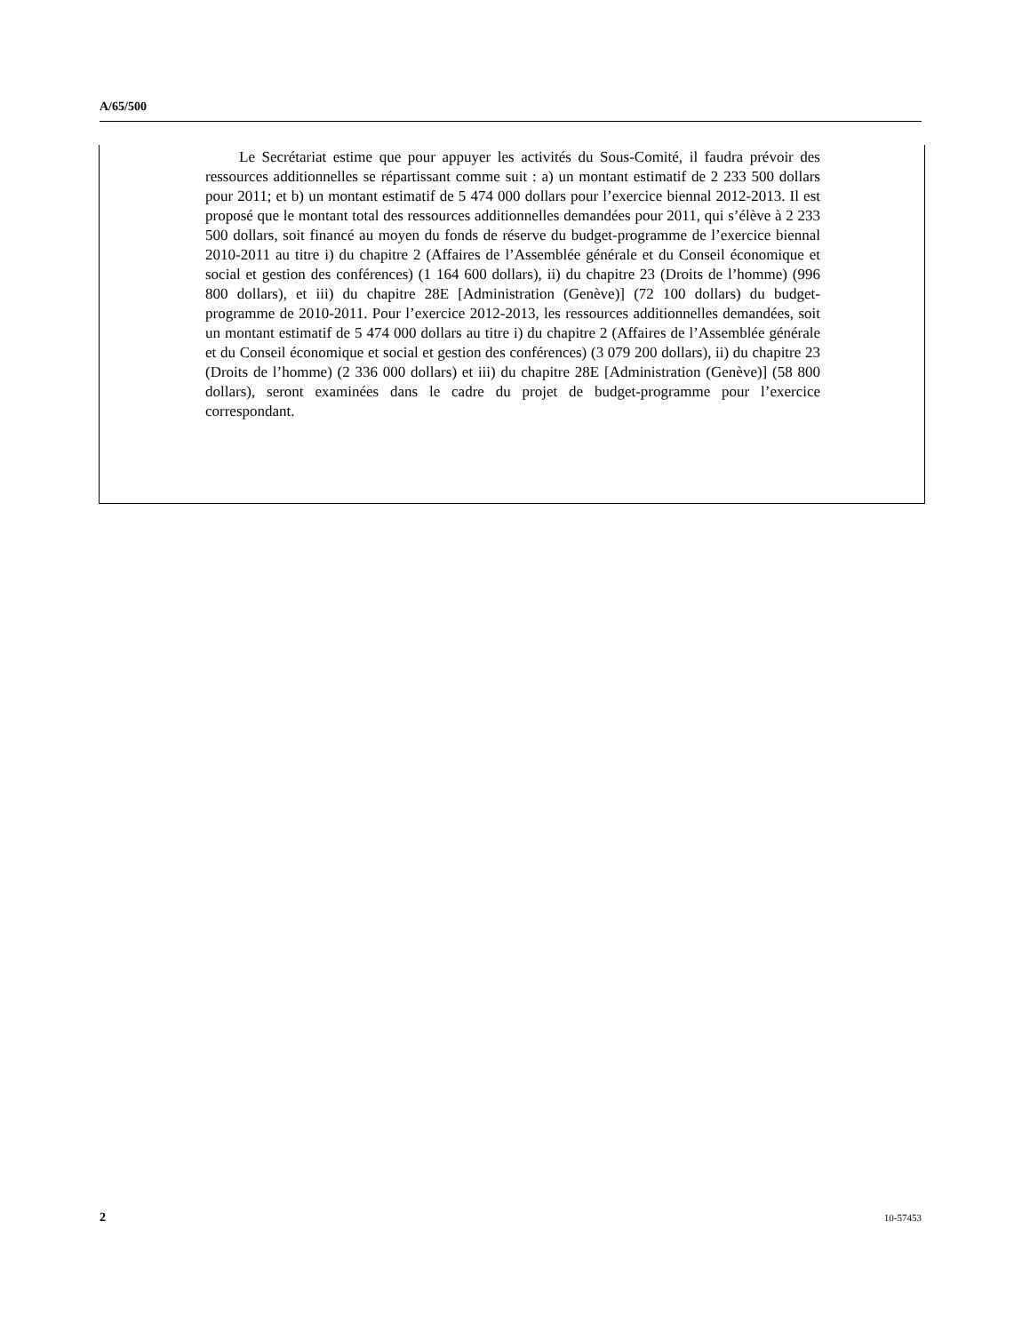A/65/500
Le Secrétariat estime que pour appuyer les activités du Sous-Comité, il faudra prévoir des ressources additionnelles se répartissant comme suit : a) un montant estimatif de 2 233 500 dollars pour 2011; et b) un montant estimatif de 5 474 000 dollars pour l’exercice biennal 2012-2013. Il est proposé que le montant total des ressources additionnelles demandées pour 2011, qui s’élève à 2 233 500 dollars, soit financé au moyen du fonds de réserve du budget-programme de l’exercice biennal 2010-2011 au titre i) du chapitre 2 (Affaires de l’Assemblée générale et du Conseil économique et social et gestion des conférences) (1 164 600 dollars), ii) du chapitre 23 (Droits de l’homme) (996 800 dollars), et iii) du chapitre 28E [Administration (Genève)] (72 100 dollars) du budget-programme de 2010-2011. Pour l’exercice 2012-2013, les ressources additionnelles demandées, soit un montant estimatif de 5 474 000 dollars au titre i) du chapitre 2 (Affaires de l’Assemblée générale et du Conseil économique et social et gestion des conférences) (3 079 200 dollars), ii) du chapitre 23 (Droits de l’homme) (2 336 000 dollars) et iii) du chapitre 28E [Administration (Genève)] (58 800 dollars), seront examinées dans le cadre du projet de budget-programme pour l’exercice correspondant.
2 10-57453